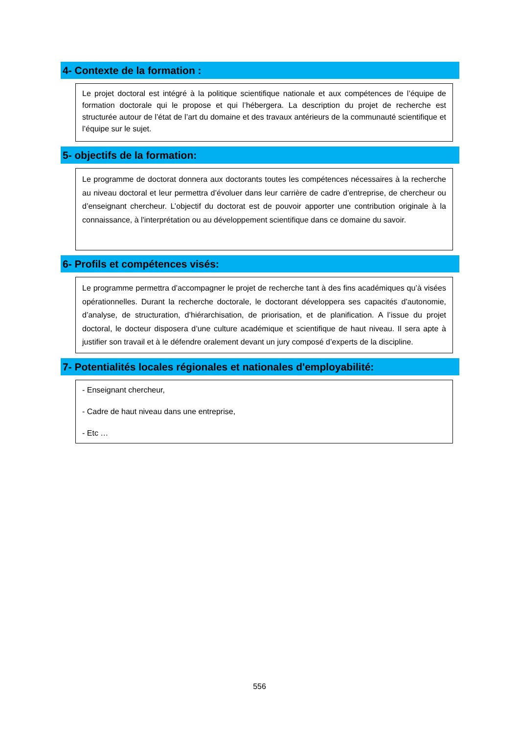4- Contexte de la formation :
Le projet doctoral est intégré à la politique scientifique nationale et aux compétences de l’équipe de formation doctorale qui le propose et qui l’hébergera. La description du projet de recherche est structurée autour de l’état de l’art du domaine et des travaux antérieurs de la communauté scientifique et l’équipe sur le sujet.
5- objectifs de la formation:
Le programme de doctorat donnera aux doctorants toutes les compétences nécessaires à la recherche au niveau doctoral et leur permettra d’évoluer dans leur carrière de cadre d’entreprise, de chercheur ou d’enseignant chercheur. L’objectif du doctorat est de pouvoir apporter une contribution originale à la connaissance, à l'interprétation ou au développement scientifique dans ce domaine du savoir.
6- Profils et compétences visés:
Le programme permettra d’accompagner le projet de recherche tant à des fins académiques qu’à visées opérationnelles. Durant la recherche doctorale, le doctorant développera ses capacités d’autonomie, d’analyse, de structuration, d’hiérarchisation, de priorisation, et de planification. A l’issue du projet doctoral, le docteur disposera d’une culture académique et scientifique de haut niveau. Il sera apte à justifier son travail et à le défendre oralement devant un jury composé d’experts de la discipline.
7- Potentialités locales régionales et nationales d'employabilité:
- Enseignant chercheur,
- Cadre de haut niveau dans une entreprise,
- Etc …
556